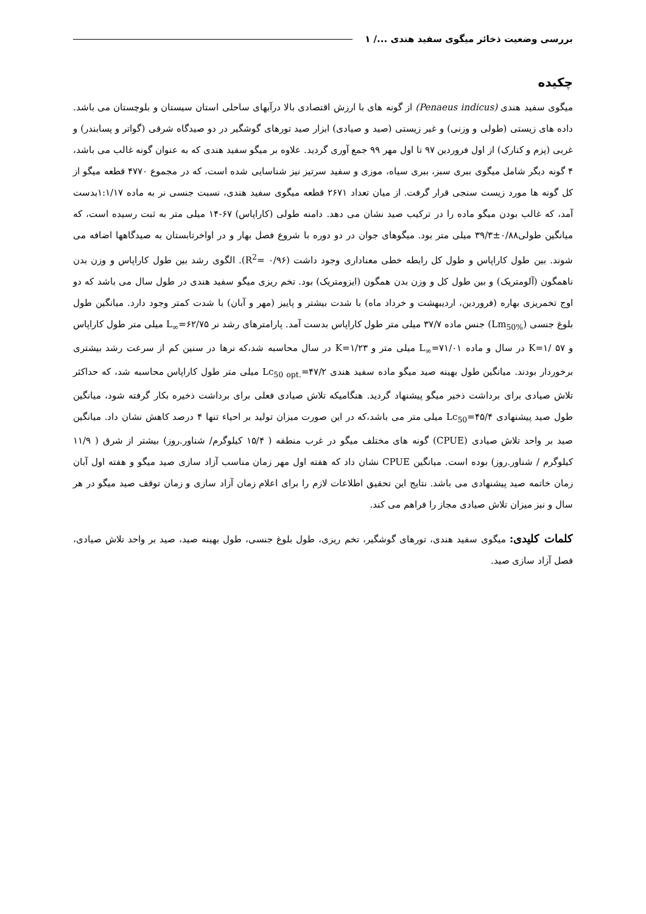بررسی وضعیت ذخائر میگوی سفید هندی .../ ۱
چکیده
میگوی سفید هندی (Penaeus indicus) از گونه های با ارزش اقتصادی بالا درآبهای ساحلی استان سیستان و بلوچستان می باشد. داده های زیستی (طولی و وزنی) و غیر زیستی (صید و صیادی) ابزار صید تورهای گوشگیر در دو صیدگاه شرقی (گواتر و پسابندر) و غربی (پزم و کنارک) از اول فروردین ۹۷ تا اول مهر ۹۹ جمع آوری گردید. علاوه بر میگو سفید هندی که به عنوان گونه غالب می باشد، ۴ گونه دیگر شامل میگوی ببری سبز، ببری سیاه، موزی و سفید سرتیز نیز شناسایی شده است، که در مجموع ۴۷۷۰ قطعه میگو از کل گونه ها مورد زیست سنجی قرار گرفت. از میان تعداد ۲۶۷۱ قطعه میگوی سفید هندی، نسبت جنسی نر به ماده ۱:۱/۱۷بدست آمد، که غالب بودن میگو ماده را در ترکیب صید نشان می دهد. دامنه طولی (کاراپاس) ۶۷-۱۴ میلی متر به ثبت رسیده است، که میانگین طولی۰/۸۸±۳۹/۳ میلی متر بود. میگوهای جوان در دو دوره با شروع فصل بهار و در اواخرتابستان به صیدگاهها اضافه می شوند. بین طول کاراپاس و طول کل رابطه خطی معناداری وجود داشت (R<sup>2</sup>= ۰/۹۶). الگوی رشد بین طول کاراپاس و وزن بدن ناهمگون (آلومتریک) و بین طول کل و وزن بدن همگون (ایزومتریک) بود. تخم ریزی میگو سفید هندی در طول سال می باشد که دو اوج تخمریزی بهاره (فروردین، اردیبهشت و خرداد ماه) با شدت بیشتر و پاییز (مهر و آبان) با شدت کمتر وجود دارد. میانگین طول بلوغ جنسی (Lm<sub>50%</sub>) جنس ماده ۳۷/۷ میلی متر طول کاراپاس بدست آمد. پارامترهای رشد نر L<sub>∞</sub>=۶۲/۷۵ میلی متر طول کاراپاس و K=۱/ ۵۷ در سال و ماده L<sub>∞</sub>=۷۱/۰۱ میلی متر و K=۱/۲۳ در سال محاسبه شد،که نرها در سنین کم از سرعت رشد بیشتری برخوردار بودند. میانگین طول بهینه صید میگو ماده سفید هندی Lc<sub>50 opt.</sub>=۴۷/۲ میلی متر طول کاراپاس محاسبه شد، که حداکثر تلاش صیادی برای برداشت ذخیر میگو پیشنهاد گردید. هنگامیکه تلاش صیادی فعلی برای برداشت ذخیره بکار گرفته شود، میانگین طول صید پیشنهادی Lc<sub>50</sub>=۴۵/۴ میلی متر می باشد،که در این صورت میزان تولید بر احیاء تنها ۴ درصد کاهش نشان داد. میانگین صید بر واحد تلاش صیادی (CPUE) گونه های مختلف میگو در غرب منطقه ( ۱۵/۴ کیلوگرم/ شناور.روز) بیشتر از شرق ( ۱۱/۹ کیلوگرم / شناور.روز) بوده است. میانگین CPUE نشان داد که هفته اول مهر زمان مناسب آزاد سازی صید میگو و هفته اول آبان زمان خاتمه صید پیشنهادی می باشد. نتایج این تحقیق اطلاعات لازم را برای اعلام زمان آزاد سازی و زمان توقف صید میگو در هر سال و نیز میزان تلاش صیادی مجاز را فراهم می کند.
کلمات کلیدی: میگوی سفید هندی، تورهای گوشگیر، تخم ریزی، طول بلوغ جنسی، طول بهینه صید، صید بر واحد تلاش صیادی، فصل آزاد سازی صید.